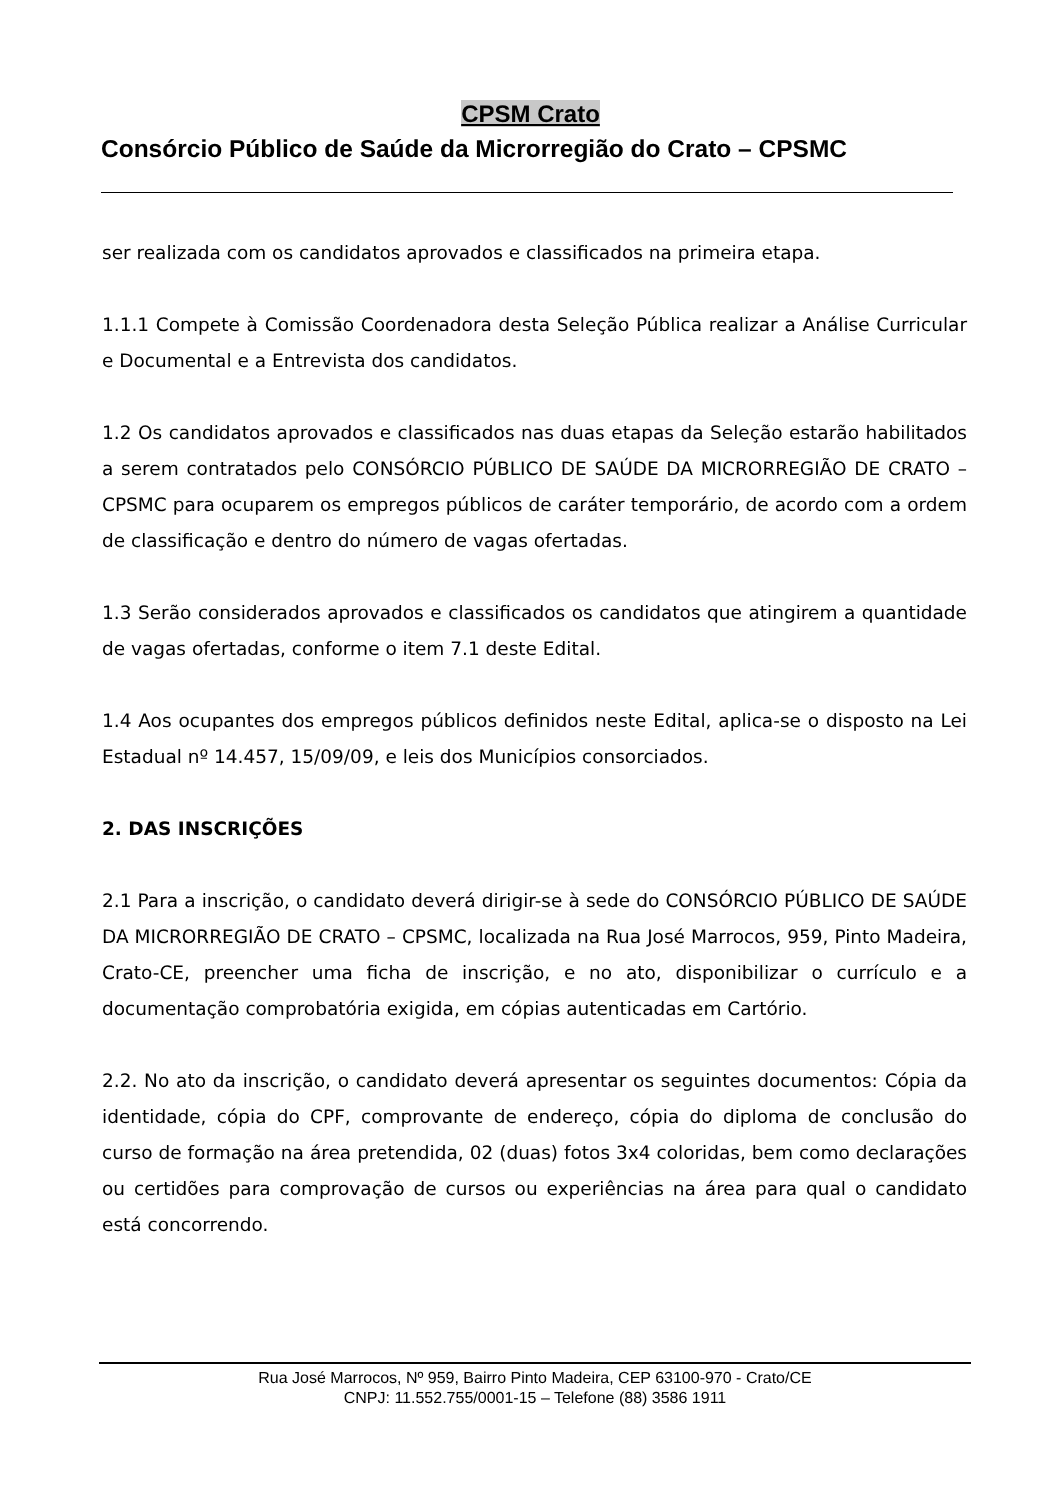CPSM Crato
Consórcio Público de Saúde da Microrregião do Crato – CPSMC
ser realizada com os candidatos aprovados e classificados na primeira etapa.
1.1.1 Compete à Comissão Coordenadora desta Seleção Pública realizar a Análise Curricular e Documental e a Entrevista dos candidatos.
1.2 Os candidatos aprovados e classificados nas duas etapas da Seleção estarão habilitados a serem contratados pelo CONSÓRCIO PÚBLICO DE SAÚDE DA MICRORREGIÃO DE CRATO – CPSMC para ocuparem os empregos públicos de caráter temporário, de acordo com a ordem de classificação e dentro do número de vagas ofertadas.
1.3 Serão considerados aprovados e classificados os candidatos que atingirem a quantidade de vagas ofertadas, conforme o item 7.1 deste Edital.
1.4 Aos ocupantes dos empregos públicos definidos neste Edital, aplica-se o disposto na Lei Estadual nº 14.457, 15/09/09, e leis dos Municípios consorciados.
2. DAS INSCRIÇÕES
2.1 Para a inscrição, o candidato deverá dirigir-se à sede do CONSÓRCIO PÚBLICO DE SAÚDE DA MICRORREGIÃO DE CRATO – CPSMC, localizada na Rua José Marrocos, 959, Pinto Madeira, Crato-CE, preencher uma ficha de inscrição, e no ato, disponibilizar o currículo e a documentação comprobatória exigida, em cópias autenticadas em Cartório.
2.2. No ato da inscrição, o candidato deverá apresentar os seguintes documentos: Cópia da identidade, cópia do CPF, comprovante de endereço, cópia do diploma de conclusão do curso de formação na área pretendida, 02 (duas) fotos 3x4 coloridas, bem como declarações ou certidões para comprovação de cursos ou experiências na área para qual o candidato está concorrendo.
Rua José Marrocos, Nº 959, Bairro Pinto Madeira, CEP 63100-970 - Crato/CE
CNPJ: 11.552.755/0001-15 – Telefone (88) 3586 1911